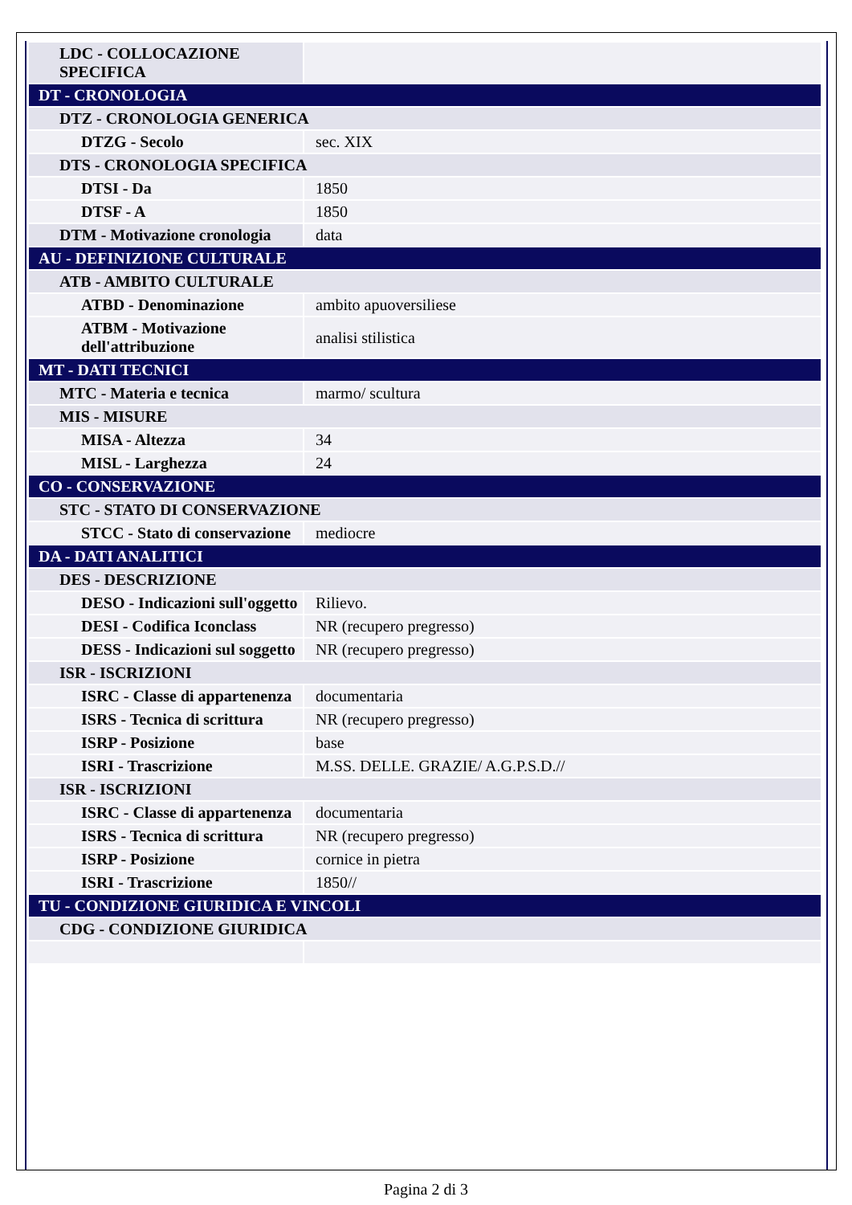| LDC - COLLOCAZIONE SPECIFICA | |
| DT - CRONOLOGIA | |
| DTZ - CRONOLOGIA GENERICA | |
| DTZG - Secolo | sec. XIX |
| DTS - CRONOLOGIA SPECIFICA | |
| DTSI - Da | 1850 |
| DTSF - A | 1850 |
| DTM - Motivazione cronologia | data |
| AU - DEFINIZIONE CULTURALE | |
| ATB - AMBITO CULTURALE | |
| ATBD - Denominazione | ambito apuoversiliese |
| ATBM - Motivazione dell'attribuzione | analisi stilistica |
| MT - DATI TECNICI | |
| MTC - Materia e tecnica | marmo/ scultura |
| MIS - MISURE | |
| MISA - Altezza | 34 |
| MISL - Larghezza | 24 |
| CO - CONSERVAZIONE | |
| STC - STATO DI CONSERVAZIONE | |
| STCC - Stato di conservazione | mediocre |
| DA - DATI ANALITICI | |
| DES - DESCRIZIONE | |
| DESO - Indicazioni sull'oggetto | Rilievo. |
| DESI - Codifica Iconclass | NR (recupero pregresso) |
| DESS - Indicazioni sul soggetto | NR (recupero pregresso) |
| ISR - ISCRIZIONI | |
| ISRC - Classe di appartenenza | documentaria |
| ISRS - Tecnica di scrittura | NR (recupero pregresso) |
| ISRP - Posizione | base |
| ISRI - Trascrizione | M.SS. DELLE. GRAZIE/ A.G.P.S.D.// |
| ISR - ISCRIZIONI | |
| ISRC - Classe di appartenenza | documentaria |
| ISRS - Tecnica di scrittura | NR (recupero pregresso) |
| ISRP - Posizione | cornice in pietra |
| ISRI - Trascrizione | 1850// |
| TU - CONDIZIONE GIURIDICA E VINCOLI | |
| CDG - CONDIZIONE GIURIDICA | |
Pagina 2 di 3